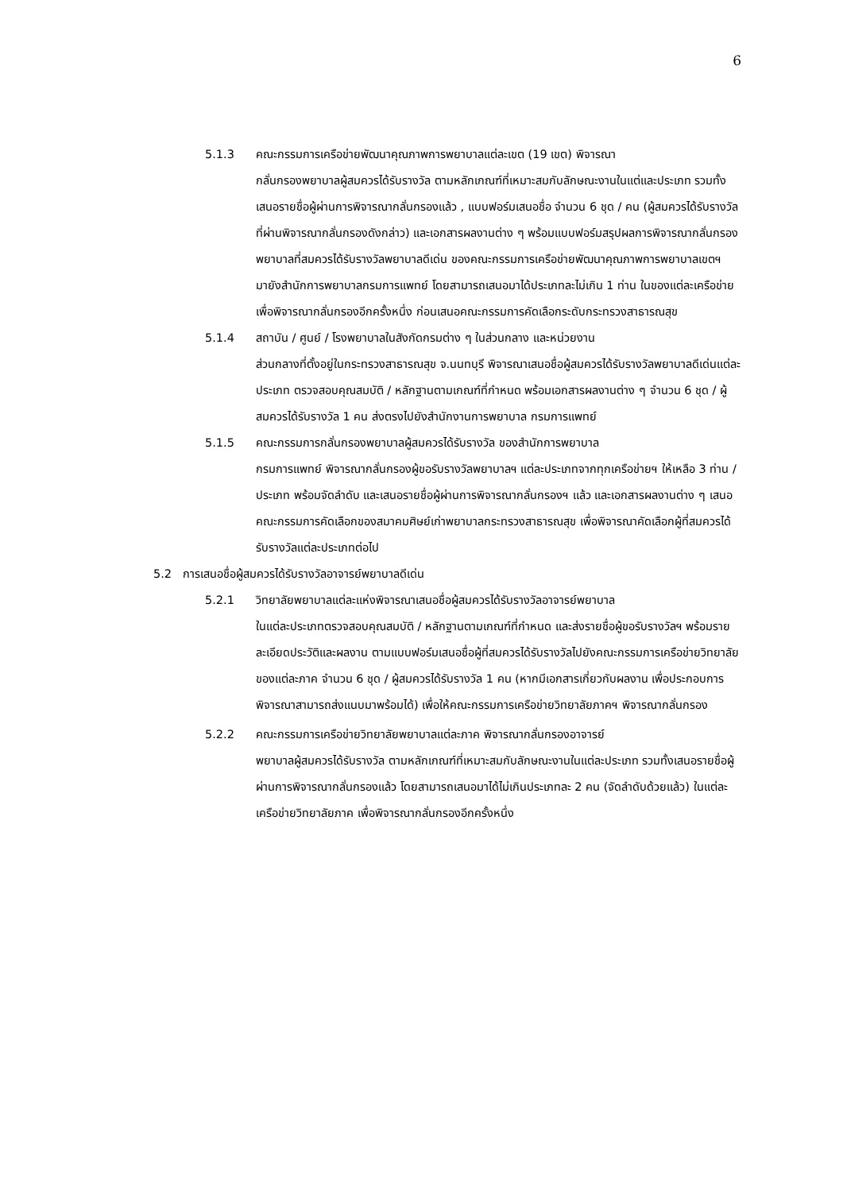6
5.1.3 คณะกรรมการเครือข่ายพัฒนาคุณภาพการพยาบาลแต่ละเขต (19 เขต) พิจารณา
กลั่นกรองพยาบาลผู้สมควรได้รับรางวัล ตามหลักเกณฑ์ที่เหมาะสมกับลักษณะงานในแต่และประเภท รวมทั้งเสนอรายชื่อผู้ผ่านการพิจารณากลั่นกรองแล้ว , แบบฟอร์มเสนอชื่อ จำนวน 6 ชุด / คน (ผู้สมควรได้รับรางวัลที่ผ่านพิจารณากลั่นกรองดังกล่าว) และเอกสารผลงานต่าง ๆ พร้อมแบบฟอร์มสรุปผลการพิจารณากลั่นกรองพยาบาลที่สมควรได้รับรางวัลพยาบาลดีเด่น ของคณะกรรมการเครือข่ายพัฒนาคุณภาพการพยาบาลเขตฯ มายังสำนักการพยาบาลกรมการแพทย์ โดยสามารถเสนอมาได้ประเภทละไม่เกิน 1 ท่าน ในของแต่ละเครือข่าย เพื่อพิจารณากลั่นกรองอีกครั้งหนึ่ง ก่อนเสนอคณะกรรมการคัดเลือกระดับกระทรวงสาธารณสุข
5.1.4 สถาบัน / ศูนย์ / โรงพยาบาลในสังกัดกรมต่าง ๆ ในส่วนกลาง และหน่วยงาน
ส่วนกลางที่ตั้งอยู่ในกระทรวงสาธารณสุข จ.นนทบุรี พิจารณาเสนอชื่อผู้สมควรได้รับรางวัลพยาบาลดีเด่นแต่ละประเภท ตรวจสอบคุณสมบัติ / หลักฐานตามเกณฑ์ที่กำหนด พร้อมเอกสารผลงานต่าง ๆ จำนวน 6 ชุด / ผู้สมควรได้รับรางวัล 1 คน ส่งตรงไปยังสำนักงานการพยาบาล กรมการแพทย์
5.1.5 คณะกรรมการกลั่นกรองพยาบาลผู้สมควรได้รับรางวัล ของสำนักการพยาบาล
กรมการแพทย์ พิจารณากลั่นกรองผู้ขอรับรางวัลพยาบาลฯ แต่ละประเภทจากทุกเครือข่ายฯ ให้เหลือ 3 ท่าน / ประเภท พร้อมจัดลำดับ และเสนอรายชื่อผู้ผ่านการพิจารณากลั่นกรองฯ แล้ว และเอกสารผลงานต่าง ๆ เสนอคณะกรรมการคัดเลือกของสมาคมศิษย์เก่าพยาบาลกระทรวงสาธารณสุข เพื่อพิจารณาคัดเลือกผู้ที่สมควรได้รับรางวัลแต่ละประเภทต่อไป
5.2 การเสนอชื่อผู้สมควรได้รับรางวัลอาจารย์พยาบาลดีเด่น
5.2.1 วิทยาลัยพยาบาลแต่ละแห่งพิจารณาเสนอชื่อผู้สมควรได้รับรางวัลอาจารย์พยาบาล
ในแต่ละประเภทตรวจสอบคุณสมบัติ / หลักฐานตามเกณฑ์ที่กำหนด และส่งรายชื่อผู้ขอรับรางวัลฯ พร้อมรายละเอียดประวัติและผลงาน ตามแบบฟอร์มเสนอชื่อผู้ที่สมควรได้รับรางวัลไปยังคณะกรรมการเครือข่ายวิทยาลัยของแต่ละภาค จำนวน 6 ชุด / ผู้สมควรได้รับรางวัล 1 คน (หากมีเอกสารเกี่ยวกับผลงาน เพื่อประกอบการพิจารณาสามารถส่งแนบมาพร้อมได้) เพื่อให้คณะกรรมการเครือข่ายวิทยาลัยภาคฯ พิจารณากลั่นกรอง
5.2.2 คณะกรรมการเครือข่ายวิทยาลัยพยาบาลแต่ละภาค พิจารณากลั่นกรองอาจารย์
พยาบาลผู้สมควรได้รับรางวัล ตามหลักเกณฑ์ที่เหมาะสมกับลักษณะงานในแต่ละประเภท รวมทั้งเสนอรายชื่อผู้ผ่านการพิจารณากลั่นกรองแล้ว โดยสามารถเสนอมาได้ไม่เกินประเภทละ 2 คน (จัดลำดับด้วยแล้ว) ในแต่ละเครือข่ายวิทยาลัยภาค เพื่อพิจารณากลั่นกรองอีกครั้งหนึ่ง